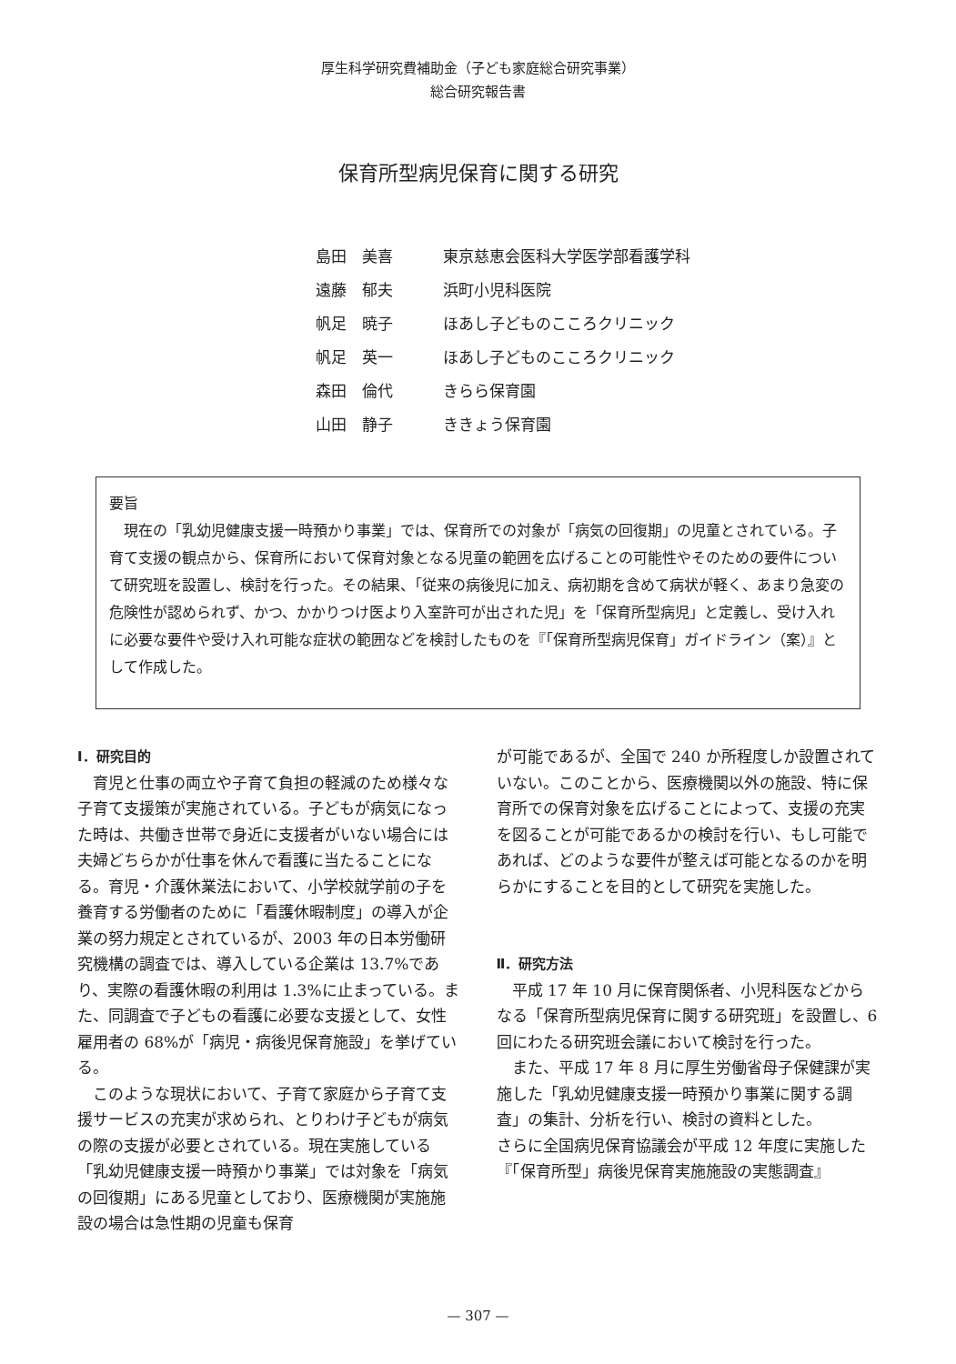厚生科学研究費補助金（子ども家庭総合研究事業）
総合研究報告書
保育所型病児保育に関する研究
| 島田 美喜 | 東京慈恵会医科大学医学部看護学科 |
| 遠藤 郁夫 | 浜町小児科医院 |
| 帆足 暁子 | ほあし子どものこころクリニック |
| 帆足 英一 | ほあし子どものこころクリニック |
| 森田 倫代 | きらら保育園 |
| 山田 静子 | ききょう保育園 |
要旨
現在の「乳幼児健康支援一時預かり事業」では、保育所での対象が「病気の回復期」の児童とされている。子育て支援の観点から、保育所において保育対象となる児童の範囲を広げることの可能性やそのための要件について研究班を設置し、検討を行った。その結果、「従来の病後児に加え、病初期を含めて病状が軽く、あまり急変の危険性が認められず、かつ、かかりつけ医より入室許可が出された児」を「保育所型病児」と定義し、受け入れに必要な要件や受け入れ可能な症状の範囲などを検討したものを『「保育所型病児保育」ガイドライン（案）』として作成した。
Ⅰ．研究目的
育児と仕事の両立や子育て負担の軽減のため様々な子育て支援策が実施されている。子どもが病気になった時は、共働き世帯で身近に支援者がいない場合には夫婦どちらかが仕事を休んで看護に当たることになる。育児・介護休業法において、小学校就学前の子を養育する労働者のために「看護休暇制度」の導入が企業の努力規定とされているが、2003 年の日本労働研究機構の調査では、導入している企業は 13.7%であり、実際の看護休暇の利用は 1.3%に止まっている。また、同調査で子どもの看護に必要な支援として、女性雇用者の 68%が「病児・病後児保育施設」を挙げている。
このような現状において、子育て家庭から子育て支援サービスの充実が求められ、とりわけ子どもが病気の際の支援が必要とされている。現在実施している「乳幼児健康支援一時預かり事業」では対象を「病気の回復期」にある児童としており、医療機関が実施施設の場合は急性期の児童も保育
が可能であるが、全国で 240 か所程度しか設置されていない。このことから、医療機関以外の施設、特に保育所での保育対象を広げることによって、支援の充実を図ることが可能であるかの検討を行い、もし可能であれば、どのような要件が整えば可能となるのかを明らかにすることを目的として研究を実施した。
Ⅱ．研究方法
平成 17 年 10 月に保育関係者、小児科医などからなる「保育所型病児保育に関する研究班」を設置し、6 回にわたる研究班会議において検討を行った。
また、平成 17 年 8 月に厚生労働省母子保健課が実施した「乳幼児健康支援一時預かり事業に関する調査」の集計、分析を行い、検討の資料とした。
さらに全国病児保育協議会が平成 12 年度に実施した『「保育所型」病後児保育実施施設の実態調査』
— 307 —